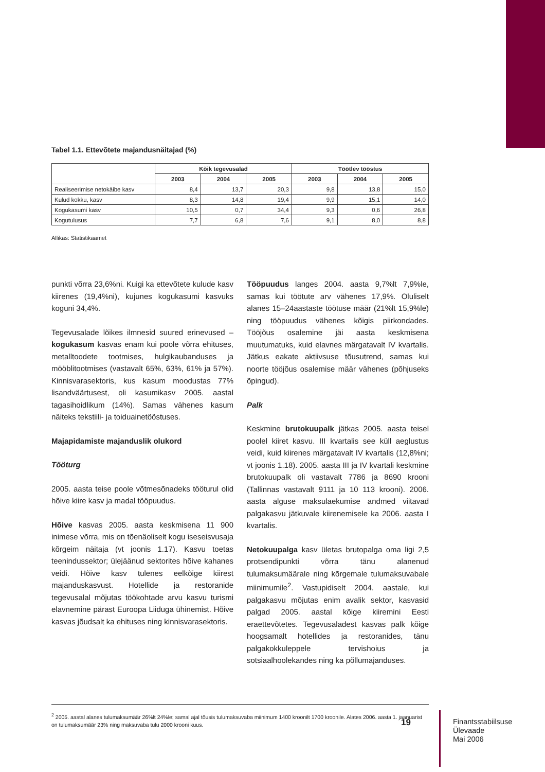Tabel 1.1. Ettevõtete majandusnäitajad (%)
| | Kõik tegevusalad | | | Töötlev tööstus | | |
| --- | --- | --- | --- | --- | --- | --- |
| | 2003 | 2004 | 2005 | 2003 | 2004 | 2005 |
| Realiseerimise netokäibe kasv | 8,4 | 13,7 | 20,3 | 9,8 | 13,8 | 15,0 |
| Kulud kokku, kasv | 8,3 | 14,8 | 19,4 | 9,9 | 15,1 | 14,0 |
| Kogukasumi kasv | 10,5 | 0,7 | 34,4 | 9,3 | 0,6 | 26,8 |
| Kogutulusus | 7,7 | 6,8 | 7,6 | 9,1 | 8,0 | 8,8 |
Allikas: Statistikaamet
punkti võrra 23,6%ni. Kuigi ka ettevõtete kulude kasv kiirenes (19,4%ni), kujunes kogukasumi kasvuks koguni 34,4%.
Tegevusalade lõikes ilmnesid suured erinevused – kogukasum kasvas enam kui poole võrra ehituses, metalltoodete tootmises, hulgikaubanduses ja mööblitootmises (vastavalt 65%, 63%, 61% ja 57%). Kinnisvarasektoris, kus kasum moodustas 77% lisandväärtusest, oli kasumikasv 2005. aastal tagasihoidlikum (14%). Samas vähenes kasum näiteks tekstiili- ja toiduainetööstuses.
Majapidamiste majanduslik olukord
Tööturg
2005. aasta teise poole võtmesõnadeks tööturul olid hõive kiire kasv ja madal tööpuudus.
Hõive kasvas 2005. aasta keskmisena 11 900 inimese võrra, mis on tõenäoliselt kogu iseseisvusaja kõrgeim näitaja (vt joonis 1.17). Kasvu toetas teenindussektor; ülejäänud sektorites hõive kahanes veidi. Hõive kasv tulenes eelkõige kiirest majanduskasvust. Hotellide ja restoranide tegevusalal mõjutas töökohtade arvu kasvu turismi elavnemine pärast Euroopa Liiduga ühinemist. Hõive kasvas jõudsalt ka ehituses ning kinnisvarasektoris.
Tööpuudus langes 2004. aasta 9,7%lt 7,9%le, samas kui töötute arv vähenes 17,9%. Oluliselt alanes 15–24aastaste töötuse määr (21%lt 15,9%le) ning tööpuudus vähenes kõigis piirkondades. Tööjõus osalemine jäi aasta keskmisena muutumatuks, kuid elavnes märgatavalt IV kvartalis. Jätkus eakate aktiivsuse tõusutrend, samas kui noorte tööjõus osalemise määr vähenes (põhjuseks õpingud).
Palk
Keskmine brutokuupalk jätkas 2005. aasta teisel poolel kiiret kasvu. III kvartalis see küll aeglustus veidi, kuid kiirenes märgatavalt IV kvartalis (12,8%ni; vt joonis 1.18). 2005. aasta III ja IV kvartali keskmine brutokuupalk oli vastavalt 7786 ja 8690 krooni (Tallinnas vastavalt 9111 ja 10 113 krooni). 2006. aasta alguse maksulaekumise andmed viitavad palgakasvu jätkuvale kiirenemisele ka 2006. aasta I kvartalis.
Netokuupalga kasv ületas brutopalga oma ligi 2,5 protsendipunkti võrra tänu alanenud tulumaksumäärale ning kõrgemale tulumaksuvabale miinimumile<sup>2</sup>. Vastupidiselt 2004. aastale, kui palgakasvu mõjutas enim avalik sektor, kasvasid palgad 2005. aastal kõige kiiremini Eesti eraettevõtetes. Tegevusaladest kasvas palk kõige hoogsamalt hotellides ja restoranides, tänu palgakokkuleppele tervishoius ja sotsiaalhoolekandes ning ka põllumajanduses.
<sup>2</sup> 2005. aastal alanes tulumaksumäär 26%lt 24%le; samal ajal tõusis tulumaksuvaba miinimum 1400 kroonilt 1700 kroonile. Alates 2006. aasta 1. jaanuarist on tulumaksumäär 23% ning maksuvaba tulu 2000 krooni kuus.
19
Finantsstabiilsuse
Ülevaade
Mai 2006